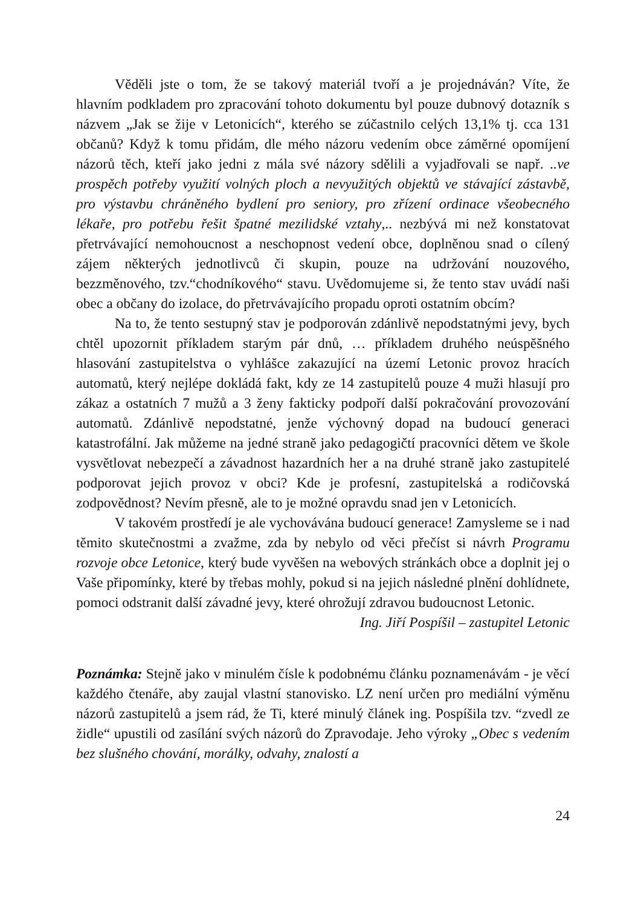Věděli jste o tom, že se takový materiál tvoří a je projednáván? Víte, že hlavním podkladem pro zpracování tohoto dokumentu byl pouze dubnový dotazník s názvem „Jak se žije v Letonicích“, kterého se zúčastnilo celých 13,1% tj. cca 131 občanů? Když k tomu přidám, dle mého názoru vedením obce záměrné opomíjení názorů těch, kteří jako jedni z mála své názory sdělili a vyjadřovali se např. ..ve prospěch potřeby využití volných ploch a nevyužitých objektů ve stávající zástavbě, pro výstavbu chráněného bydlení pro seniory, pro zřízení ordinace všeobecného lékaře, pro potřebu řešit špatné mezilidské vztahy,.. nezbývá mi než konstatovat přetrvávající nemohoucnost a neschopnost vedení obce, doplněnou snad o cílený zájem některých jednotlivců či skupin, pouze na udržování nouzového, bezzměnového, tzv.“chodníkového“ stavu. Uvědomujeme si, že tento stav uvádí naši obec a občany do izolace, do přetrvávajícího propadu oproti ostatním obcím?
Na to, že tento sestupný stav je podporován zdánlivě nepodstatnými jevy, bych chtěl upozornit příkladem starým pár dnů, … příkladem druhého neúspěšného hlasování zastupitelstva o vyhlášce zakazující na území Letonic provoz hracích automatů, který nejlépe dokládá fakt, kdy ze 14 zastupitelů pouze 4 muži hlasují pro zákaz a ostatních 7 mužů a 3 ženy fakticky podpoří další pokračování provozování automatů. Zdánlivě nepodstatné, jenže výchovný dopad na budoucí generaci katastrofální. Jak můžeme na jedné straně jako pedagogičtí pracovníci dětem ve škole vysvětlovat nebezpečí a závadnost hazardních her a na druhé straně jako zastupitelé podporovat jejich provoz v obci? Kde je profesní, zastupitelská a rodičovská zodpovědnost? Nevím přesně, ale to je možné opravdu snad jen v Letonicích.
V takovém prostředí je ale vychovávána budoucí generace! Zamysleme se i nad těmito skutečnostmi a zvažme, zda by nebylo od věci přečíst si návrh Programu rozvoje obce Letonice, který bude vyvěšen na webových stránkách obce a doplnit jej o Vaše připomínky, které by třebas mohly, pokud si na jejich následné plnění dohlídnete, pomoci odstranit další závadné jevy, které ohrožují zdravou budoucnost Letonic.
Ing. Jiří Pospíšil – zastupitel Letonic
Poznámka: Stejně jako v minulém čísle k podobnému článku poznamenávám - je věcí každého čtenáře, aby zaujal vlastní stanovisko. LZ není určen pro mediální výměnu názorů zastupitelů a jsem rád, že Ti, které minulý článek ing. Pospíšila tzv. “zvedl ze židle“ upustili od zasílání svých názorů do Zpravodaje. Jeho výroky „Obec s vedením bez slušného chování, morálky, odvahy, znalostí a
24